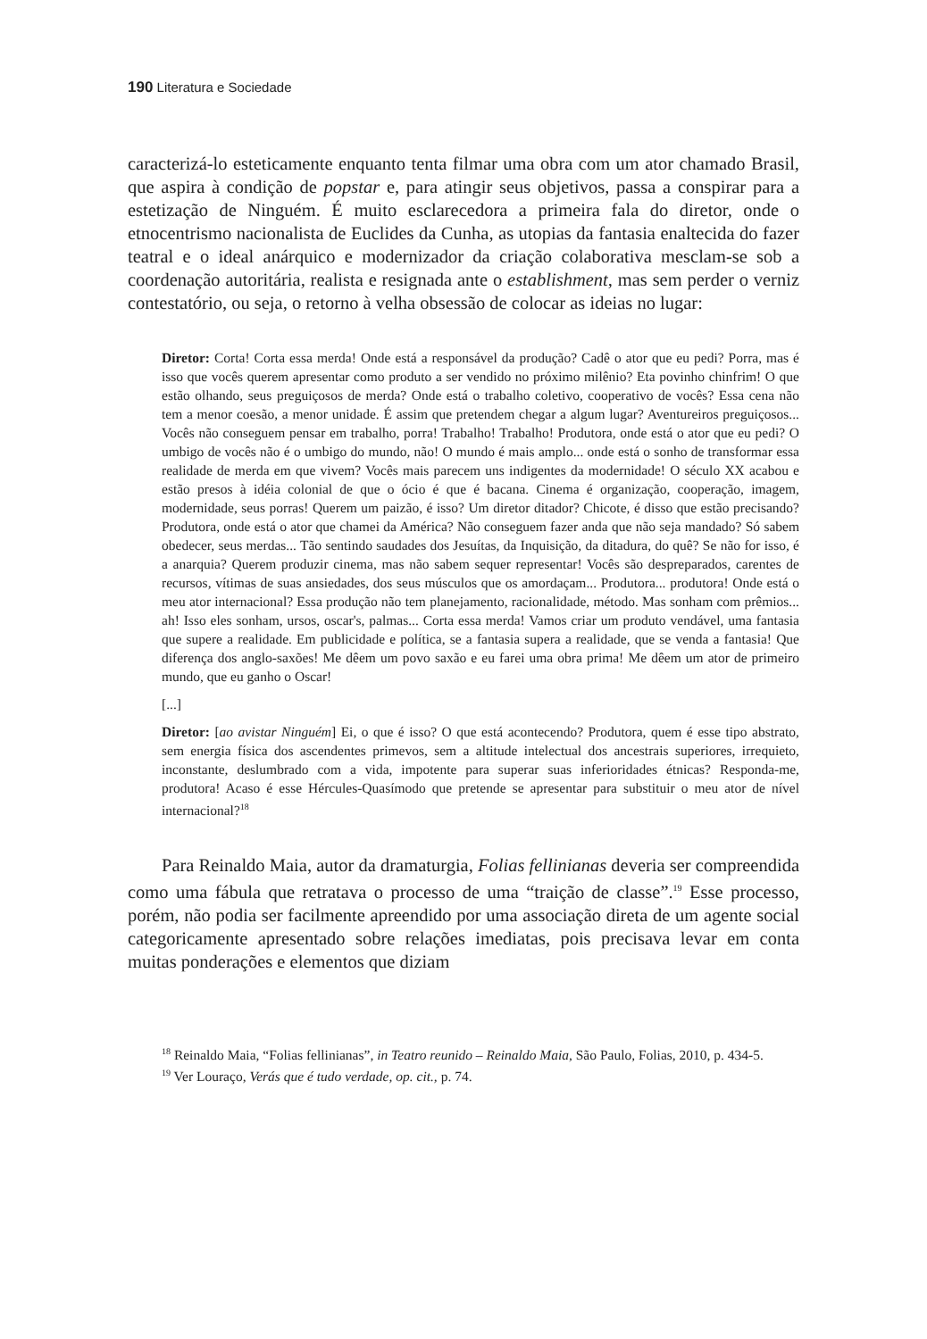190 Literatura e Sociedade
caracterizá-lo esteticamente enquanto tenta filmar uma obra com um ator chamado Brasil, que aspira à condição de popstar e, para atingir seus objetivos, passa a conspirar para a estetização de Ninguém. É muito esclarecedora a primeira fala do diretor, onde o etnocentrismo nacionalista de Euclides da Cunha, as utopias da fantasia enaltecida do fazer teatral e o ideal anárquico e modernizador da criação colaborativa mesclam-se sob a coordenação autoritária, realista e resignada ante o establishment, mas sem perder o verniz contestatório, ou seja, o retorno à velha obsessão de colocar as ideias no lugar:
Diretor: Corta! Corta essa merda! Onde está a responsável da produção? Cadê o ator que eu pedi? Porra, mas é isso que vocês querem apresentar como produto a ser vendido no próximo milênio? Eta povinho chinfrim! O que estão olhando, seus preguiçosos de merda? Onde está o trabalho coletivo, cooperativo de vocês? Essa cena não tem a menor coesão, a menor unidade. É assim que pretendem chegar a algum lugar? Aventureiros preguiçosos... Vocês não conseguem pensar em trabalho, porra! Trabalho! Trabalho! Produtora, onde está o ator que eu pedi? O umbigo de vocês não é o umbigo do mundo, não! O mundo é mais amplo... onde está o sonho de transformar essa realidade de merda em que vivem? Vocês mais parecem uns indigentes da modernidade! O século XX acabou e estão presos à idéia colonial de que o ócio é que é bacana. Cinema é organização, cooperação, imagem, modernidade, seus porras! Querem um paizão, é isso? Um diretor ditador? Chicote, é disso que estão precisando? Produtora, onde está o ator que chamei da América? Não conseguem fazer anda que não seja mandado? Só sabem obedecer, seus merdas... Tão sentindo saudades dos Jesuítas, da Inquisição, da ditadura, do quê? Se não for isso, é a anarquia? Querem produzir cinema, mas não sabem sequer representar! Vocês são despreparados, carentes de recursos, vítimas de suas ansiedades, dos seus músculos que os amordaçam... Produtora... produtora! Onde está o meu ator internacional? Essa produção não tem planejamento, racionalidade, método. Mas sonham com prêmios... ah! Isso eles sonham, ursos, oscar's, palmas... Corta essa merda! Vamos criar um produto vendável, uma fantasia que supere a realidade. Em publicidade e política, se a fantasia supera a realidade, que se venda a fantasia! Que diferença dos anglo-saxões! Me dêem um povo saxão e eu farei uma obra prima! Me dêem um ator de primeiro mundo, que eu ganho o Oscar!
[...]
Diretor: [ao avistar Ninguém] Ei, o que é isso? O que está acontecendo? Produtora, quem é esse tipo abstrato, sem energia física dos ascendentes primevos, sem a altitude intelectual dos ancestrais superiores, irrequieto, inconstante, deslumbrado com a vida, impotente para superar suas inferioridades étnicas? Responda-me, produtora! Acaso é esse Hércules-Quasímodo que pretende se apresentar para substituir o meu ator de nível internacional?<sup>18</sup>
Para Reinaldo Maia, autor da dramaturgia, Folias fellinianas deveria ser compreendida como uma fábula que retratava o processo de uma “traição de classe”.<sup>19</sup> Esse processo, porém, não podia ser facilmente apreendido por uma associação direta de um agente social categoricamente apresentado sobre relações imediatas, pois precisava levar em conta muitas ponderações e elementos que diziam
<sup>18</sup> Reinaldo Maia, “Folias fellinianas”, in Teatro reunido – Reinaldo Maia, São Paulo, Folias, 2010, p. 434-5.
<sup>19</sup> Ver Louraço, Verás que é tudo verdade, op. cit., p. 74.